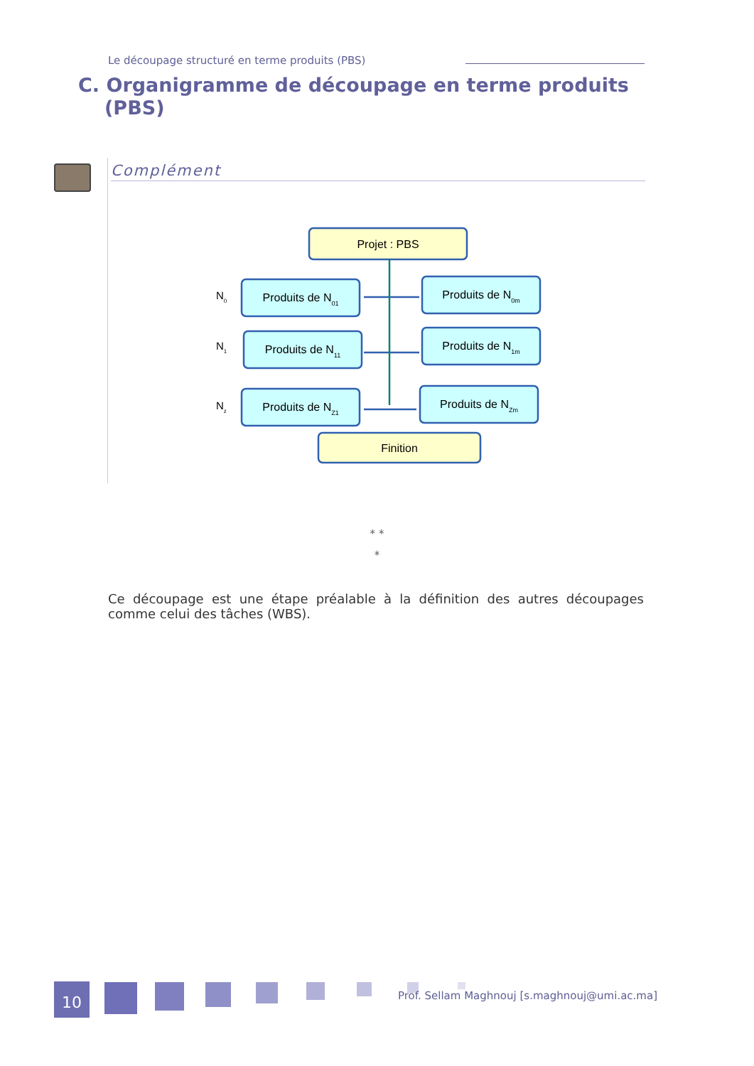Le découpage structuré en terme produits (PBS)
C. Organigramme de découpage en terme produits (PBS)
Complément
Projet : PBS
Produits de N01
Produits de N0m
Produits de N11
Produits de N1m
Produits de NZ1
Produits de NZm
Finition
N0
N1
Nz
* *
*
Ce découpage est une étape préalable à la définition des autres découpages comme celui des tâches (WBS).
10
Prof. Sellam Maghnouj [s.maghnouj@umi.ac.ma]